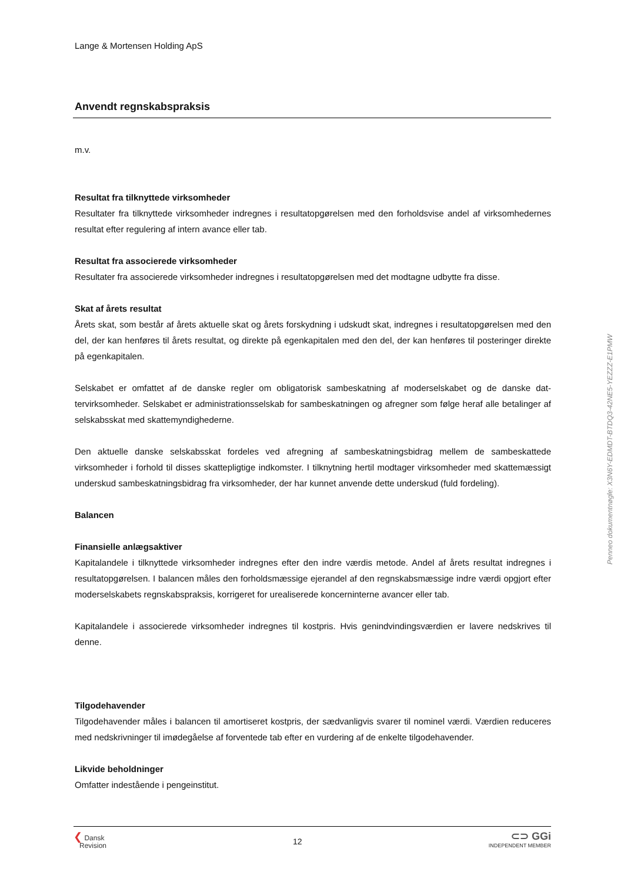Lange & Mortensen Holding ApS
Anvendt regnskabspraksis
m.v.
Resultat fra tilknyttede virksomheder
Resultater fra tilknyttede virksomheder indregnes i resultatopgørelsen med den forholdsvise andel af virksom­hedernes resultat efter regulering af intern avance eller tab.
Resultat fra associerede virksomheder
Resultater fra associerede virksomheder indregnes i resultatopgørelsen med det modtagne udbytte fra disse.
Skat af årets resultat
Årets skat, som består af årets aktuelle skat og årets forskydning i udskudt skat, indregnes i resultatopgørelsen med den del, der kan henføres til årets resultat, og direkte på egenkapitalen med den del, der kan henføres til posteringer direkte på egenkapitalen.
Selskabet er omfattet af de danske regler om obligatorisk sambeskatning af moderselskabet og de danske dat­tervirksomheder. Selskabet er administrationsselskab for sambeskatningen og afregner som følge heraf alle be­talinger af selskabsskat med skattemyndighederne.
Den aktuelle danske selskabsskat fordeles ved afregning af sambeskatningsbidrag mellem de sambeskattede virksomheder i forhold til disses skattepligtige indkomster. I tilknytning hertil modtager virksomheder med skat­temæssigt underskud sambeskatningsbidrag fra virksomheder, der har kunnet anvende dette underskud (fuld fordeling).
Balancen
Finansielle anlægsaktiver
Kapitalandele i tilknyttede virksomheder indregnes efter den indre værdis metode. Andel af årets resultat ind­regnes i resultatopgørelsen. I balancen måles den forholdsmæssige ejerandel af den regnskabsmæssige indre værdi opgjort efter moderselskabets regnskabspraksis, korrigeret for urealiserede koncerninterne avancer eller tab.
Kapitalandele i associerede virksomheder indregnes til kostpris. Hvis genindvindingsværdien er lavere nedskrives til denne.
Tilgodehavender
Tilgodehavender måles i balancen til amortiseret kostpris, der sædvanligvis svarer til nominel værdi. Værdien reduceres med nedskrivninger til imødegåelse af forventede tab efter en vurdering af de enkelte tilgodehaven­der.
Likvide beholdninger
Omfatter indestående i pengeinstitut.
Penneo dokumentnøgle: X3N6Y-EDMDT-BTDQ3-42NE5-YEZZZ-E1PMW
❮ Dansk
Revision
12
⊂⊃ GGi
INDEPENDENT MEMBER